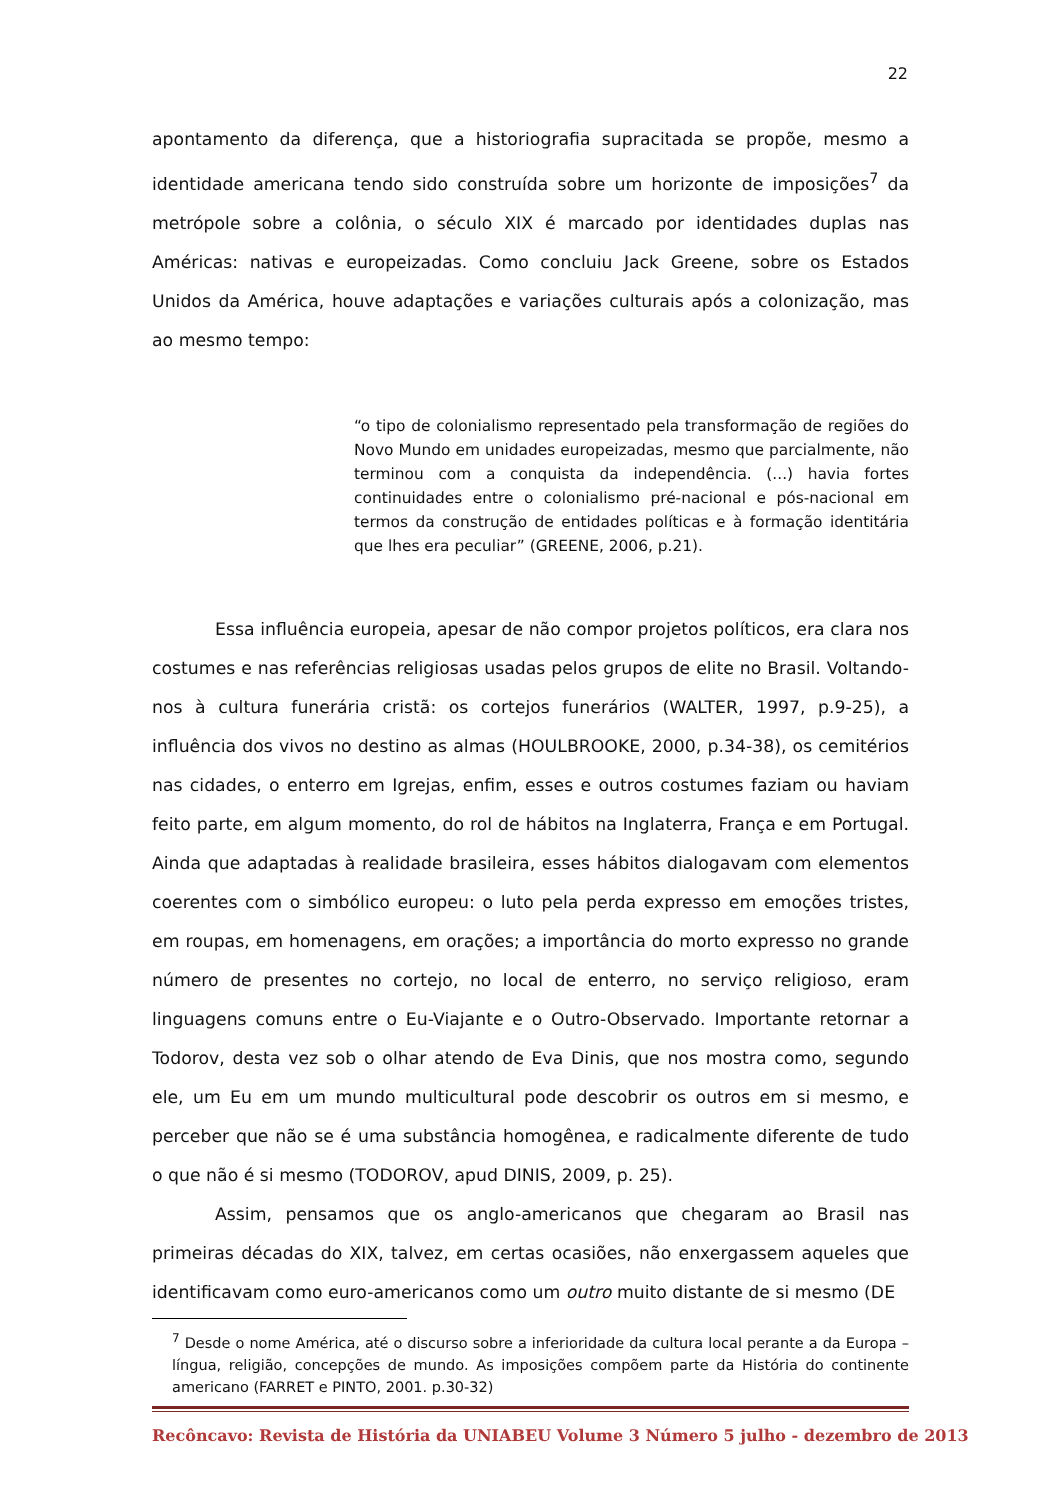22
apontamento da diferença, que a historiografia supracitada se propõe, mesmo a identidade americana tendo sido construída sobre um horizonte de imposições<sup>7</sup> da metrópole sobre a colônia, o século XIX é marcado por identidades duplas nas Américas: nativas e europeizadas. Como concluiu Jack Greene, sobre os Estados Unidos da América, houve adaptações e variações culturais após a colonização, mas ao mesmo tempo:
“o tipo de colonialismo representado pela transformação de regiões do Novo Mundo em unidades europeizadas, mesmo que parcialmente, não terminou com a conquista da independência. (...) havia fortes continuidades entre o colonialismo pré-nacional e pós-nacional em termos da construção de entidades políticas e à formação identitária que lhes era peculiar” (GREENE, 2006, p.21).
Essa influência europeia, apesar de não compor projetos políticos, era clara nos costumes e nas referências religiosas usadas pelos grupos de elite no Brasil. Voltando-nos à cultura funerária cristã: os cortejos funerários (WALTER, 1997, p.9-25), a influência dos vivos no destino as almas (HOULBROOKE, 2000, p.34-38), os cemitérios nas cidades, o enterro em Igrejas, enfim, esses e outros costumes faziam ou haviam feito parte, em algum momento, do rol de hábitos na Inglaterra, França e em Portugal. Ainda que adaptadas à realidade brasileira, esses hábitos dialogavam com elementos coerentes com o simbólico europeu: o luto pela perda expresso em emoções tristes, em roupas, em homenagens, em orações; a importância do morto expresso no grande número de presentes no cortejo, no local de enterro, no serviço religioso, eram linguagens comuns entre o Eu-Viajante e o Outro-Observado. Importante retornar a Todorov, desta vez sob o olhar atendo de Eva Dinis, que nos mostra como, segundo ele, um Eu em um mundo multicultural pode descobrir os outros em si mesmo, e perceber que não se é uma substância homogênea, e radicalmente diferente de tudo o que não é si mesmo (TODOROV, apud DINIS, 2009, p. 25).
Assim, pensamos que os anglo-americanos que chegaram ao Brasil nas primeiras décadas do XIX, talvez, em certas ocasiões, não enxergassem aqueles que identificavam como euro-americanos como um outro muito distante de si mesmo (DE
<sup>7</sup> Desde o nome América, até o discurso sobre a inferioridade da cultura local perante a da Europa – língua, religião, concepções de mundo. As imposições compõem parte da História do continente americano (FARRET e PINTO, 2001. p.30-32)
Recôncavo: Revista de História da UNIABEU Volume 3 Número 5 julho - dezembro de 2013